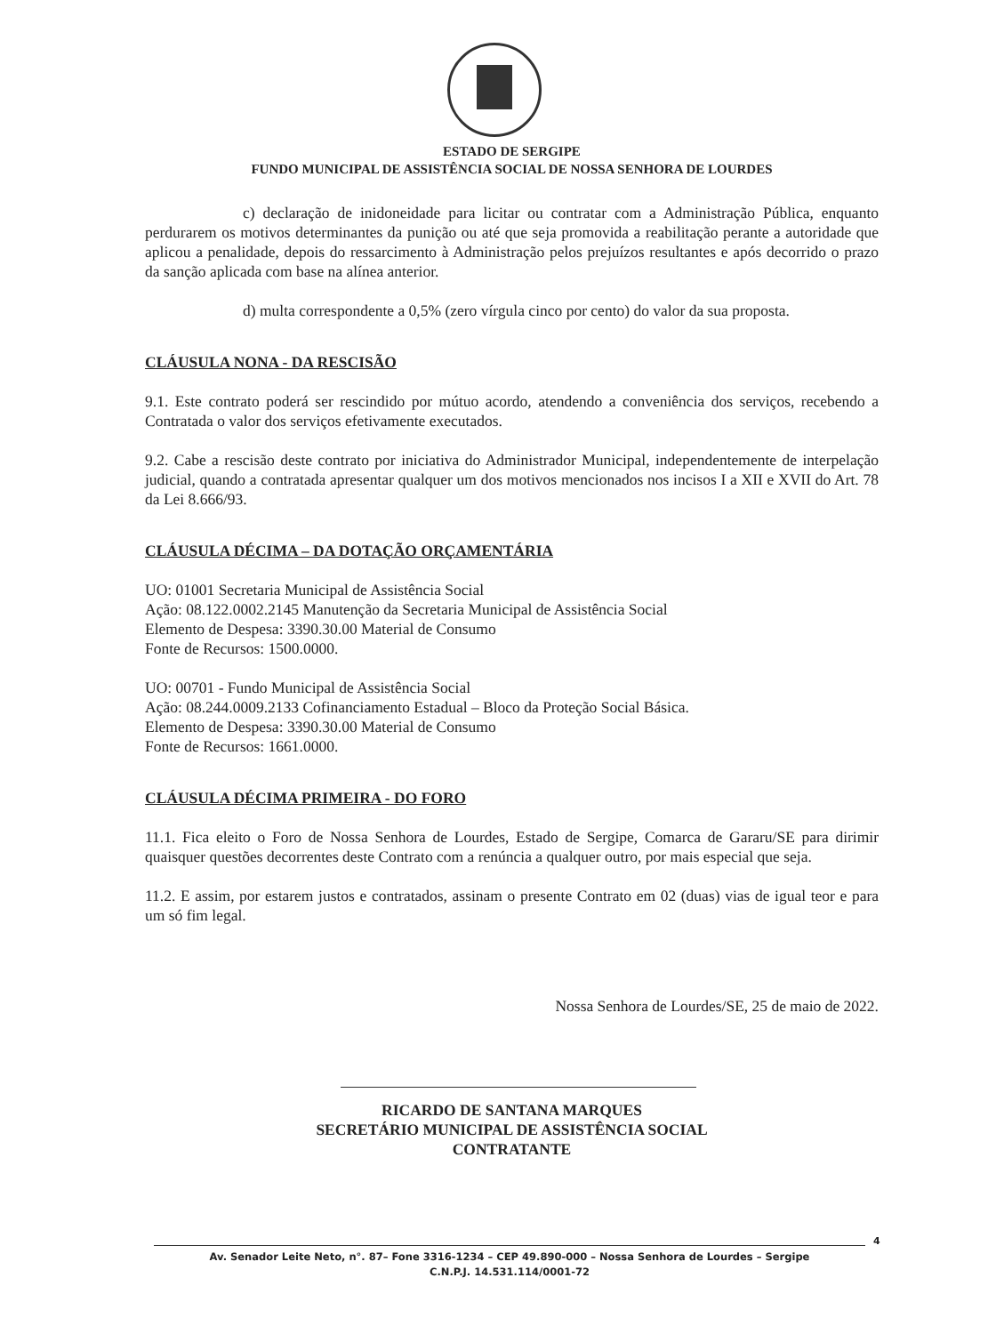ESTADO DE SERGIPE
FUNDO MUNICIPAL DE ASSISTÊNCIA SOCIAL DE NOSSA SENHORA DE LOURDES
c) declaração de inidoneidade para licitar ou contratar com a Administração Pública, enquanto perdurarem os motivos determinantes da punição ou até que seja promovida a reabilitação perante a autoridade que aplicou a penalidade, depois do ressarcimento à Administração pelos prejuízos resultantes e após decorrido o prazo da sanção aplicada com base na alínea anterior.
d) multa correspondente a 0,5% (zero vírgula cinco por cento) do valor da sua proposta.
CLÁUSULA NONA - DA RESCISÃO
9.1. Este contrato poderá ser rescindido por mútuo acordo, atendendo a conveniência dos serviços, recebendo a Contratada o valor dos serviços efetivamente executados.
9.2. Cabe a rescisão deste contrato por iniciativa do Administrador Municipal, independentemente de interpelação judicial, quando a contratada apresentar qualquer um dos motivos mencionados nos incisos I a XII e XVII do Art. 78 da Lei 8.666/93.
CLÁUSULA DÉCIMA – DA DOTAÇÃO ORÇAMENTÁRIA
UO: 01001 Secretaria Municipal de Assistência Social
Ação: 08.122.0002.2145 Manutenção da Secretaria Municipal de Assistência Social
Elemento de Despesa: 3390.30.00 Material de Consumo
Fonte de Recursos: 1500.0000.
UO: 00701 - Fundo Municipal de Assistência Social
Ação: 08.244.0009.2133 Cofinanciamento Estadual – Bloco da Proteção Social Básica.
Elemento de Despesa: 3390.30.00 Material de Consumo
Fonte de Recursos: 1661.0000.
CLÁUSULA DÉCIMA PRIMEIRA - DO FORO
11.1. Fica eleito o Foro de Nossa Senhora de Lourdes, Estado de Sergipe, Comarca de Gararu/SE para dirimir quaisquer questões decorrentes deste Contrato com a renúncia a qualquer outro, por mais especial que seja.
11.2. E assim, por estarem justos e contratados, assinam o presente Contrato em 02 (duas) vias de igual teor e para um só fim legal.
Nossa Senhora de Lourdes/SE, 25 de maio de 2022.
RICARDO DE SANTANA MARQUES
SECRETÁRIO MUNICIPAL DE ASSISTÊNCIA SOCIAL
CONTRATANTE
4
Av. Senador Leite Neto, n°. 87– Fone 3316-1234 – CEP 49.890-000 – Nossa Senhora de Lourdes – Sergipe
C.N.P.J. 14.531.114/0001-72